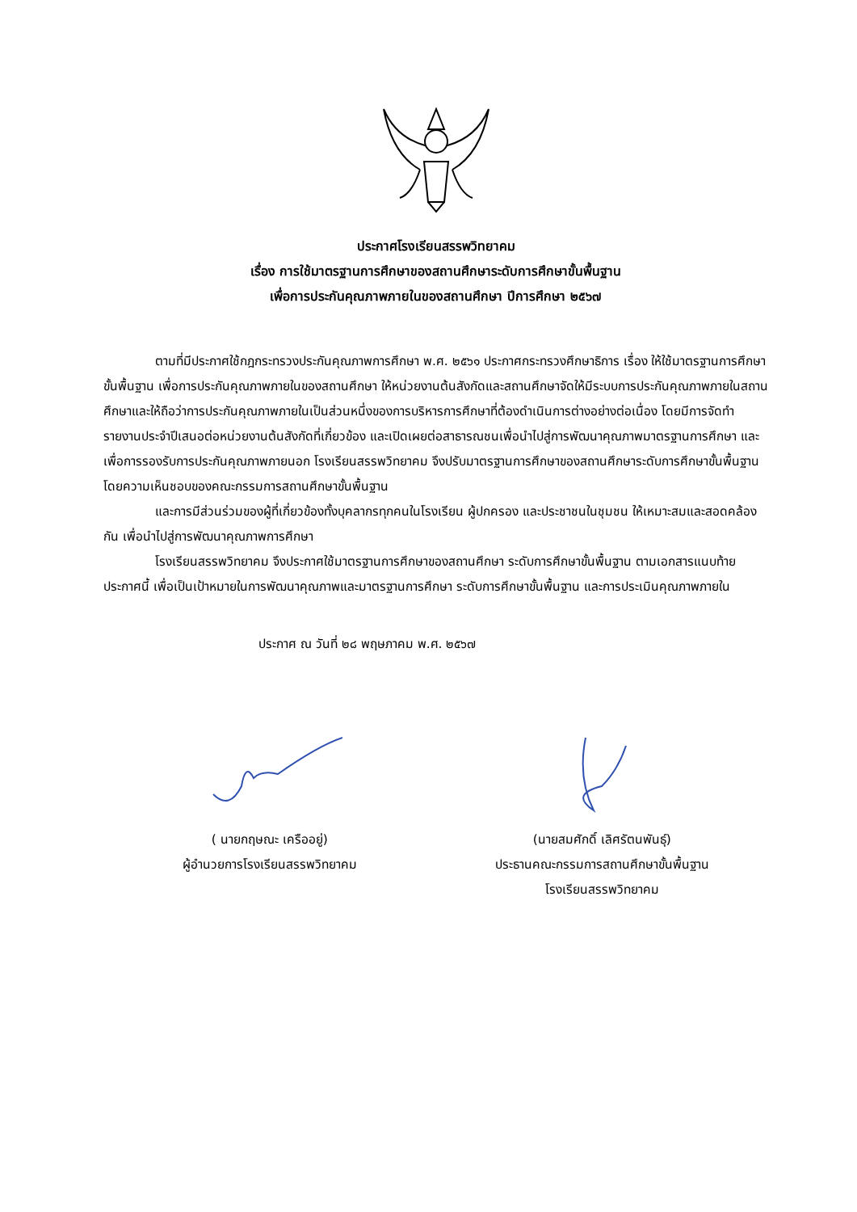ประกาศโรงเรียนสรรพวิทยาคม
เรื่อง การใช้มาตรฐานการศึกษาของสถานศึกษาระดับการศึกษาขั้นพื้นฐาน
เพื่อการประกันคุณภาพภายในของสถานศึกษา ปีการศึกษา ๒๕๖๗
ตามที่มีประกาศใช้กฎกระทรวงประกันคุณภาพการศึกษา พ.ศ. ๒๕๖๑ ประกาศกระทรวงศึกษาธิการ เรื่อง ให้ใช้มาตรฐานการศึกษาขั้นพื้นฐาน เพื่อการประกันคุณภาพภายในของสถานศึกษา ให้หน่วยงานต้นสังกัดและสถานศึกษาจัดให้มีระบบการประกันคุณภาพภายในสถานศึกษาและให้ถือว่าการประกันคุณภาพภายในเป็นส่วนหนึ่งของการบริหารการศึกษาที่ต้องดำเนินการต่างอย่างต่อเนื่อง โดยมีการจัดทำรายงานประจำปีเสนอต่อหน่วยงานต้นสังกัดที่เกี่ยวข้อง และเปิดเผยต่อสาธารณชนเพื่อนำไปสู่การพัฒนาคุณภาพมาตรฐานการศึกษา และเพื่อการรองรับการประกันคุณภาพภายนอก โรงเรียนสรรพวิทยาคม จึงปรับมาตรฐานการศึกษาของสถานศึกษาระดับการศึกษาขั้นพื้นฐาน โดยความเห็นชอบของคณะกรรมการสถานศึกษาขั้นพื้นฐาน
และการมีส่วนร่วมของผู้ที่เกี่ยวข้องทั้งบุคลากรทุกคนในโรงเรียน ผู้ปกครอง และประชาชนในชุมชน ให้เหมาะสมและสอดคล้องกัน เพื่อนำไปสู่การพัฒนาคุณภาพการศึกษา
โรงเรียนสรรพวิทยาคม จึงประกาศใช้มาตรฐานการศึกษาของสถานศึกษา ระดับการศึกษาขั้นพื้นฐาน ตามเอกสารแนบท้ายประกาศนี้ เพื่อเป็นเป้าหมายในการพัฒนาคุณภาพและมาตรฐานการศึกษา ระดับการศึกษาขั้นพื้นฐาน และการประเมินคุณภาพภายใน
ประกาศ ณ วันที่ ๒๘ พฤษภาคม พ.ศ. ๒๕๖๗
( นายกฤษณะ เครืออยู่)
ผู้อำนวยการโรงเรียนสรรพวิทยาคม
(นายสมศักดิ์ เลิศรัตนพันธุ์)
ประธานคณะกรรมการสถานศึกษาขั้นพื้นฐาน
โรงเรียนสรรพวิทยาคม